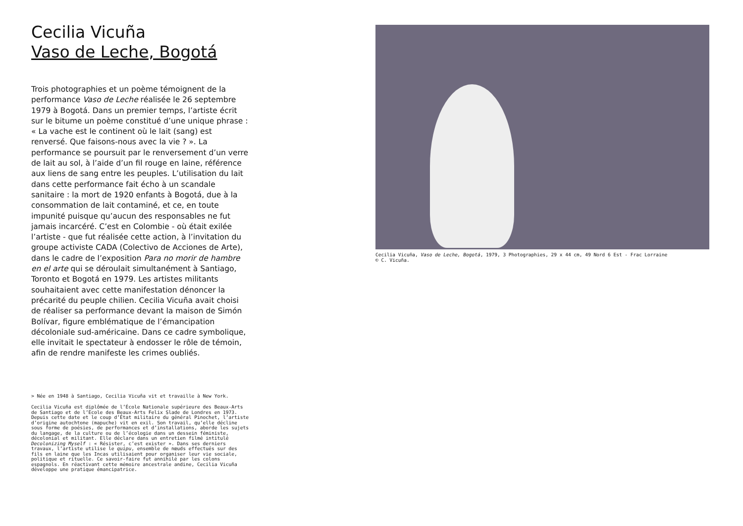Cecilia Vicuña
Vaso de Leche, Bogotá
Trois photographies et un poème témoignent de la performance Vaso de Leche réalisée le 26 septembre 1979 à Bogotá. Dans un premier temps, l’artiste écrit sur le bitume un poème constitué d’une unique phrase : « La vache est le continent où le lait (sang) est renversé. Que faisons-nous avec la vie ? ». La performance se poursuit par le renversement d’un verre de lait au sol, à l’aide d’un fil rouge en laine, référence aux liens de sang entre les peuples. L’utilisation du lait dans cette performance fait écho à un scandale sanitaire : la mort de 1920 enfants à Bogotá, due à la consommation de lait contaminé, et ce, en toute impunité puisque qu’aucun des responsables ne fut jamais incarcéré. C’est en Colombie - où était exilée l’artiste - que fut réalisée cette action, à l’invitation du groupe activiste CADA (Colectivo de Acciones de Arte), dans le cadre de l’exposition Para no morir de hambre en el arte qui se déroulait simultanément à Santiago, Toronto et Bogotá en 1979. Les artistes militants souhaitaient avec cette manifestation dénoncer la précarité du peuple chilien. Cecilia Vicuña avait choisi de réaliser sa performance devant la maison de Simón Bolívar, figure emblématique de l’émancipation décoloniale sud-américaine. Dans ce cadre symbolique, elle invitait le spectateur à endosser le rôle de témoin, afin de rendre manifeste les crimes oubliés.
> Née en 1948 à Santiago, Cecilia Vicuña vit et travaille à New York.
Cecilia Vicuña est diplômée de l’École Nationale supérieure des Beaux-Arts de Santiago et de l’École des Beaux-Arts Felix Slade de Londres en 1973. Depuis cette date et le coup d’État militaire du général Pinochet, l’artiste d’origine autochtone (mapuche) vit en exil. Son travail, qu’elle décline sous forme de poésies, de performances et d’installations, aborde les sujets du langage, de la culture ou de l’écologie dans un dessein féministe, décolonial et militant. Elle déclare dans un entretien filmé intitulé Decolonizing Myself : « Résister, c’est exister ». Dans ses derniers travaux, l’artiste utilise le quipu, ensemble de nœuds effectués sur des fils en laine que les Incas utilisaient pour organiser leur vie sociale, politique et rituelle. Ce savoir-faire fut annihilé par les colons espagnols. En réactivant cette mémoire ancestrale andine, Cecilia Vicuña développe une pratique émancipatrice.
Cecilia Vicuña, Vaso de Leche, Bogotá, 1979, 3 Photographies, 29 x 44 cm, 49 Nord 6 Est - Frac Lorraine
© C. Vicuña.